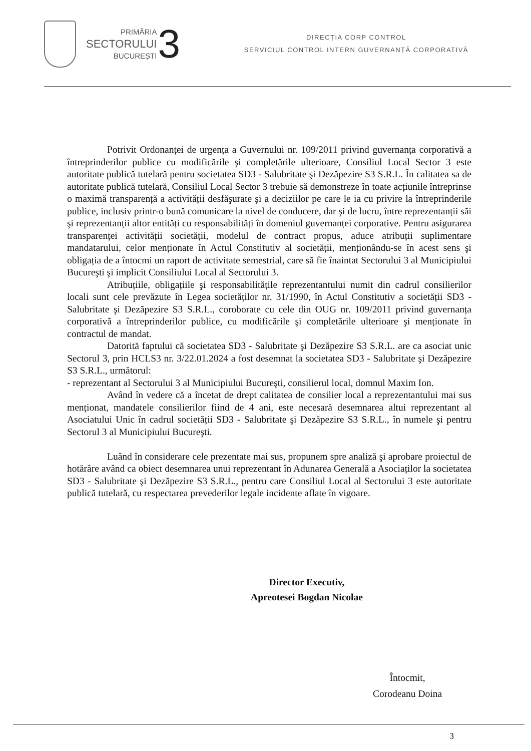PRIMĂRIA
SECTORULUI
BUCUREȘTI
3
DIRECȚIA CORP CONTROL
SERVICIUL CONTROL INTERN GUVERNANȚĂ CORPORATIVĂ
Potrivit Ordonanței de urgența a Guvernului nr. 109/2011 privind guvernanța corporativă a întreprinderilor publice cu modificările şi completările ulterioare, Consiliul Local Sector 3 este autoritate publică tutelară pentru societatea SD3 - Salubritate şi Dezăpezire S3 S.R.L. În calitatea sa de autoritate publică tutelară, Consiliul Local Sector 3 trebuie să demonstreze în toate acțiunile întreprinse o maximă transparență a activității desfăşurate şi a deciziilor pe care le ia cu privire la întreprinderile publice, inclusiv printr-o bună comunicare la nivel de conducere, dar şi de lucru, între reprezentanții săi şi reprezentanții altor entități cu responsabilități în domeniul guvernanței corporative. Pentru asigurarea transparenței activității societății, modelul de contract propus, aduce atribuții suplimentare mandatarului, celor menționate în Actul Constitutiv al societății, menționându-se în acest sens şi obligația de a întocmi un raport de activitate semestrial, care să fie înaintat Sectorului 3 al Municipiului Bucureşti şi implicit Consiliului Local al Sectorului 3.
Atribuțiile, obligațiile şi responsabilitățile reprezentantului numit din cadrul consilierilor locali sunt cele prevăzute în Legea societăților nr. 31/1990, în Actul Constitutiv a societății SD3 - Salubritate şi Dezăpezire S3 S.R.L., coroborate cu cele din OUG nr. 109/2011 privind guvernanța corporativă a întreprinderilor publice, cu modificările şi completările ulterioare şi menționate în contractul de mandat.
Datorită faptului că societatea SD3 - Salubritate şi Dezăpezire S3 S.R.L. are ca asociat unic Sectorul 3, prin HCLS3 nr. 3/22.01.2024 a fost desemnat la societatea SD3 - Salubritate şi Dezăpezire S3 S.R.L., următorul:
- reprezentant al Sectorului 3 al Municipiului Bucureşti, consilierul local, domnul Maxim Ion.
Având în vedere că a încetat de drept calitatea de consilier local a reprezentantului mai sus menționat, mandatele consilierilor fiind de 4 ani, este necesară desemnarea altui reprezentant al Asociatului Unic în cadrul societății SD3 - Salubritate şi Dezăpezire S3 S.R.L., în numele şi pentru Sectorul 3 al Municipiului Bucureşti.
Luând în considerare cele prezentate mai sus, propunem spre analiză şi aprobare proiectul de hotărâre având ca obiect desemnarea unui reprezentant în Adunarea Generală a Asociaților la societatea SD3 - Salubritate şi Dezăpezire S3 S.R.L., pentru care Consiliul Local al Sectorului 3 este autoritate publică tutelară, cu respectarea prevederilor legale incidente aflate în vigoare.
Director Executiv,
Apreotesei Bogdan Nicolae
Întocmit,
Corodeanu Doina
3